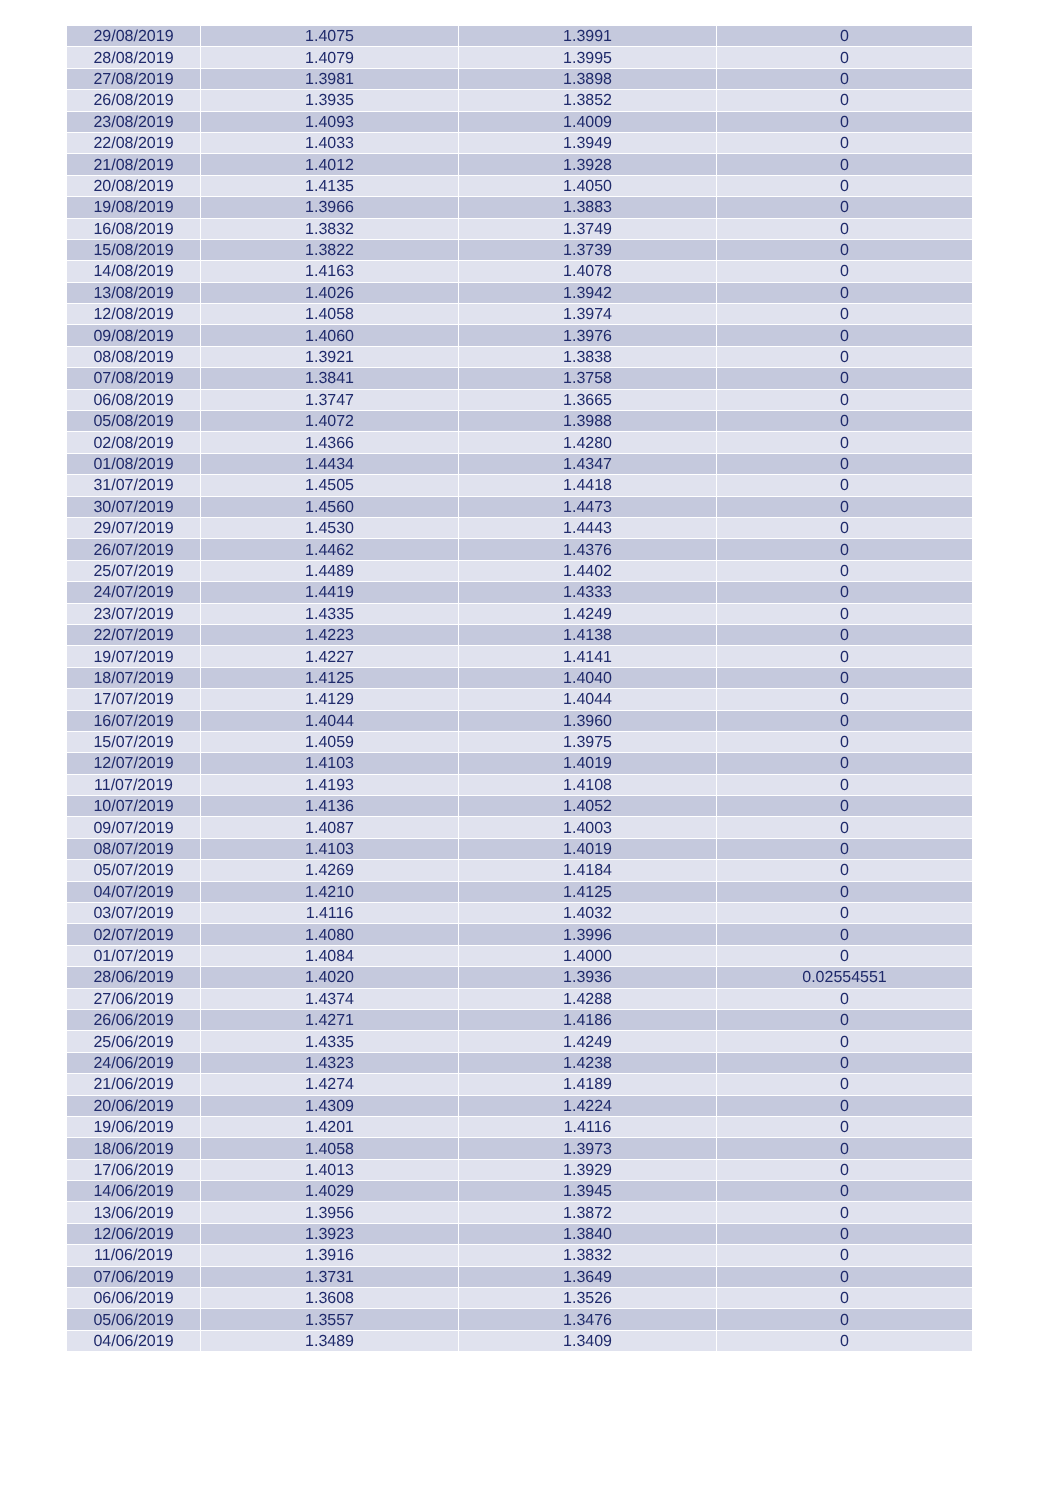| 29/08/2019 | 1.4075 | 1.3991 | 0 |
| 28/08/2019 | 1.4079 | 1.3995 | 0 |
| 27/08/2019 | 1.3981 | 1.3898 | 0 |
| 26/08/2019 | 1.3935 | 1.3852 | 0 |
| 23/08/2019 | 1.4093 | 1.4009 | 0 |
| 22/08/2019 | 1.4033 | 1.3949 | 0 |
| 21/08/2019 | 1.4012 | 1.3928 | 0 |
| 20/08/2019 | 1.4135 | 1.4050 | 0 |
| 19/08/2019 | 1.3966 | 1.3883 | 0 |
| 16/08/2019 | 1.3832 | 1.3749 | 0 |
| 15/08/2019 | 1.3822 | 1.3739 | 0 |
| 14/08/2019 | 1.4163 | 1.4078 | 0 |
| 13/08/2019 | 1.4026 | 1.3942 | 0 |
| 12/08/2019 | 1.4058 | 1.3974 | 0 |
| 09/08/2019 | 1.4060 | 1.3976 | 0 |
| 08/08/2019 | 1.3921 | 1.3838 | 0 |
| 07/08/2019 | 1.3841 | 1.3758 | 0 |
| 06/08/2019 | 1.3747 | 1.3665 | 0 |
| 05/08/2019 | 1.4072 | 1.3988 | 0 |
| 02/08/2019 | 1.4366 | 1.4280 | 0 |
| 01/08/2019 | 1.4434 | 1.4347 | 0 |
| 31/07/2019 | 1.4505 | 1.4418 | 0 |
| 30/07/2019 | 1.4560 | 1.4473 | 0 |
| 29/07/2019 | 1.4530 | 1.4443 | 0 |
| 26/07/2019 | 1.4462 | 1.4376 | 0 |
| 25/07/2019 | 1.4489 | 1.4402 | 0 |
| 24/07/2019 | 1.4419 | 1.4333 | 0 |
| 23/07/2019 | 1.4335 | 1.4249 | 0 |
| 22/07/2019 | 1.4223 | 1.4138 | 0 |
| 19/07/2019 | 1.4227 | 1.4141 | 0 |
| 18/07/2019 | 1.4125 | 1.4040 | 0 |
| 17/07/2019 | 1.4129 | 1.4044 | 0 |
| 16/07/2019 | 1.4044 | 1.3960 | 0 |
| 15/07/2019 | 1.4059 | 1.3975 | 0 |
| 12/07/2019 | 1.4103 | 1.4019 | 0 |
| 11/07/2019 | 1.4193 | 1.4108 | 0 |
| 10/07/2019 | 1.4136 | 1.4052 | 0 |
| 09/07/2019 | 1.4087 | 1.4003 | 0 |
| 08/07/2019 | 1.4103 | 1.4019 | 0 |
| 05/07/2019 | 1.4269 | 1.4184 | 0 |
| 04/07/2019 | 1.4210 | 1.4125 | 0 |
| 03/07/2019 | 1.4116 | 1.4032 | 0 |
| 02/07/2019 | 1.4080 | 1.3996 | 0 |
| 01/07/2019 | 1.4084 | 1.4000 | 0 |
| 28/06/2019 | 1.4020 | 1.3936 | 0.02554551 |
| 27/06/2019 | 1.4374 | 1.4288 | 0 |
| 26/06/2019 | 1.4271 | 1.4186 | 0 |
| 25/06/2019 | 1.4335 | 1.4249 | 0 |
| 24/06/2019 | 1.4323 | 1.4238 | 0 |
| 21/06/2019 | 1.4274 | 1.4189 | 0 |
| 20/06/2019 | 1.4309 | 1.4224 | 0 |
| 19/06/2019 | 1.4201 | 1.4116 | 0 |
| 18/06/2019 | 1.4058 | 1.3973 | 0 |
| 17/06/2019 | 1.4013 | 1.3929 | 0 |
| 14/06/2019 | 1.4029 | 1.3945 | 0 |
| 13/06/2019 | 1.3956 | 1.3872 | 0 |
| 12/06/2019 | 1.3923 | 1.3840 | 0 |
| 11/06/2019 | 1.3916 | 1.3832 | 0 |
| 07/06/2019 | 1.3731 | 1.3649 | 0 |
| 06/06/2019 | 1.3608 | 1.3526 | 0 |
| 05/06/2019 | 1.3557 | 1.3476 | 0 |
| 04/06/2019 | 1.3489 | 1.3409 | 0 |